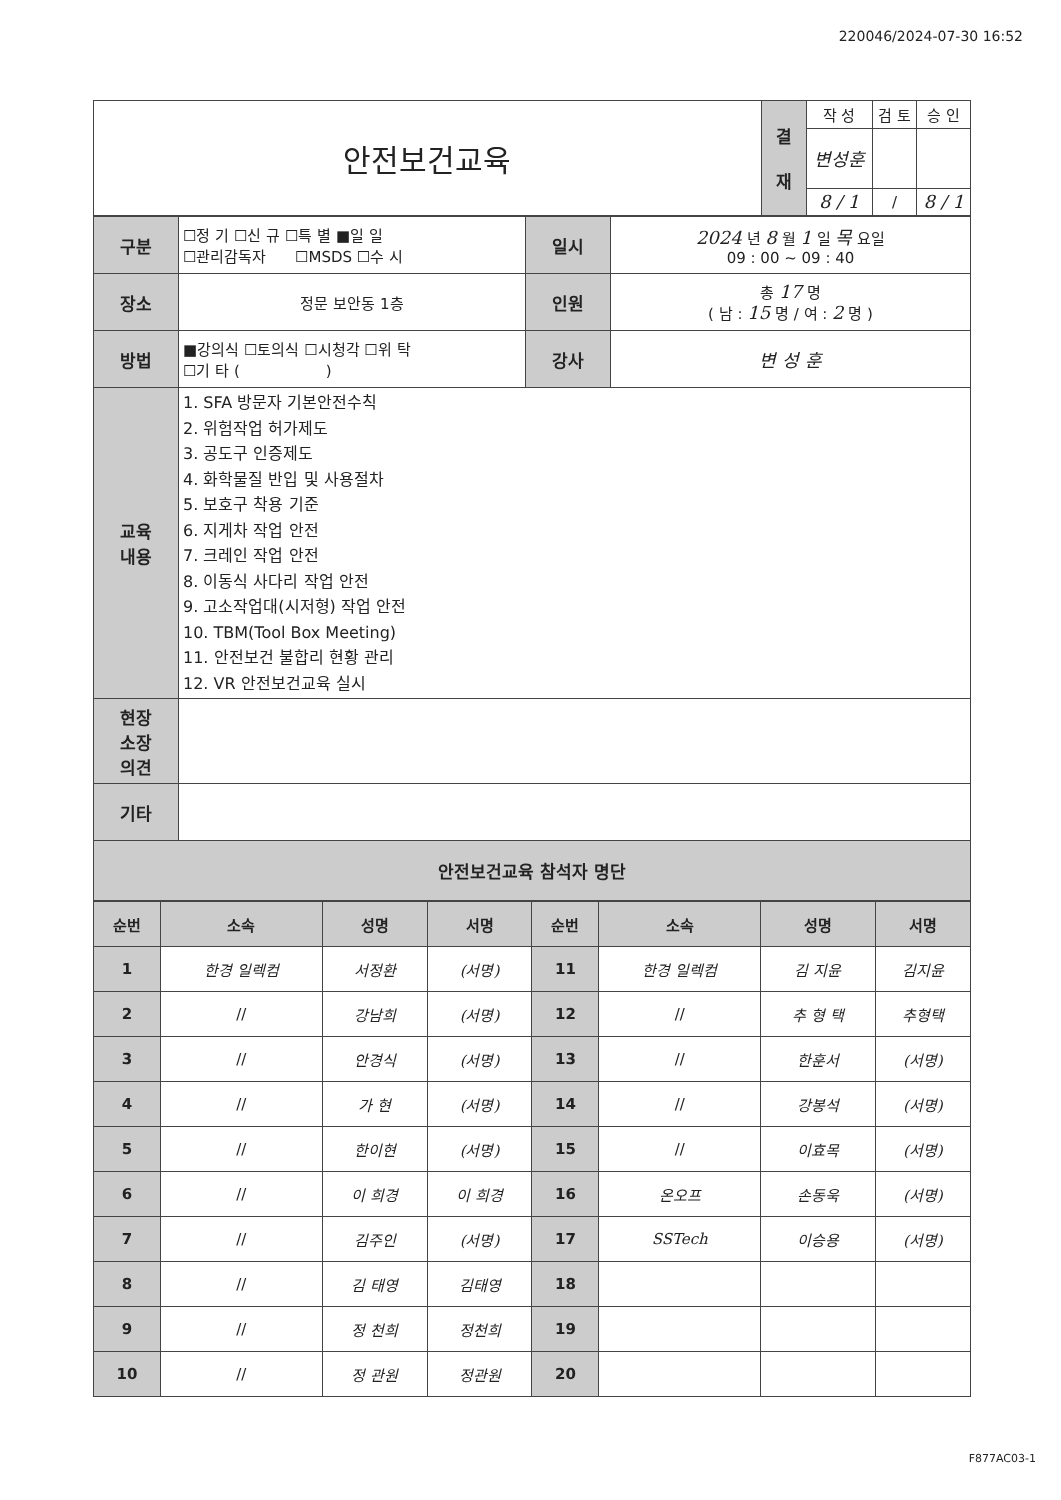220046/2024-07-30 16:52
| 안전보건교육 | 결 재 | 작 성 | 검 토 | 승 인 |
| | | 변성훈 | | |
| | | 8 / 1 | / | 8 / 1 |
| 구분 | ☐정 기 ☐신 규 ☐특 별 ■일 일 ☐관리감독자 ☐MSDS ☐수 시 | 일시 | 2024 년 8 월 1 일 목 요일 09 : 00 ~ 09 : 40 |
| 장소 | 정문 보안동 1층 | 인원 | 총 17 명 ( 남 : 15 명 / 여 : 2 명 ) |
| 방법 | ■강의식 ☐토의식 ☐시청각 ☐위 탁 ☐기 타 ( ) | 강사 | 변 성 훈 |
| 교육 내용 | 1. SFA 방문자 기본안전수칙 2. 위험작업 허가제도 3. 공도구 인증제도 4. 화학물질 반입 및 사용절차 5. 보호구 착용 기준 6. 지게차 작업 안전 7. 크레인 작업 안전 8. 이동식 사다리 작업 안전 9. 고소작업대(시저형) 작업 안전 10. TBM(Tool Box Meeting) 11. 안전보건 불합리 현황 관리 12. VR 안전보건교육 실시 | | |
| 현장 소장 의견 | | | |
| 기타 | | | |
| 안전보건교육 참석자 명단 | | | |
| 순번 | 소속 | 성명 | 서명 | 순번 | 소속 | 성명 | 서명 |
| 1 | 한경 일렉컴 | 서정환 | (서명) | 11 | 한경 일렉컴 | 김 지윤 | 김지윤 |
| 2 | // | 강남희 | (서명) | 12 | // | 추 형 택 | 추형택 |
| 3 | // | 안경식 | (서명) | 13 | // | 한훈서 | (서명) |
| 4 | // | 가 현 | (서명) | 14 | // | 강봉석 | (서명) |
| 5 | // | 한이현 | (서명) | 15 | // | 이효목 | (서명) |
| 6 | // | 이 희경 | 이 희경 | 16 | 온오프 | 손동욱 | (서명) |
| 7 | // | 김주인 | (서명) | 17 | SSTech | 이승용 | (서명) |
| 8 | // | 김 태영 | 김태영 | 18 | | | |
| 9 | // | 정 천희 | 정천희 | 19 | | | |
| 10 | // | 정 관원 | 정관원 | 20 | | | |
F877AC03-1